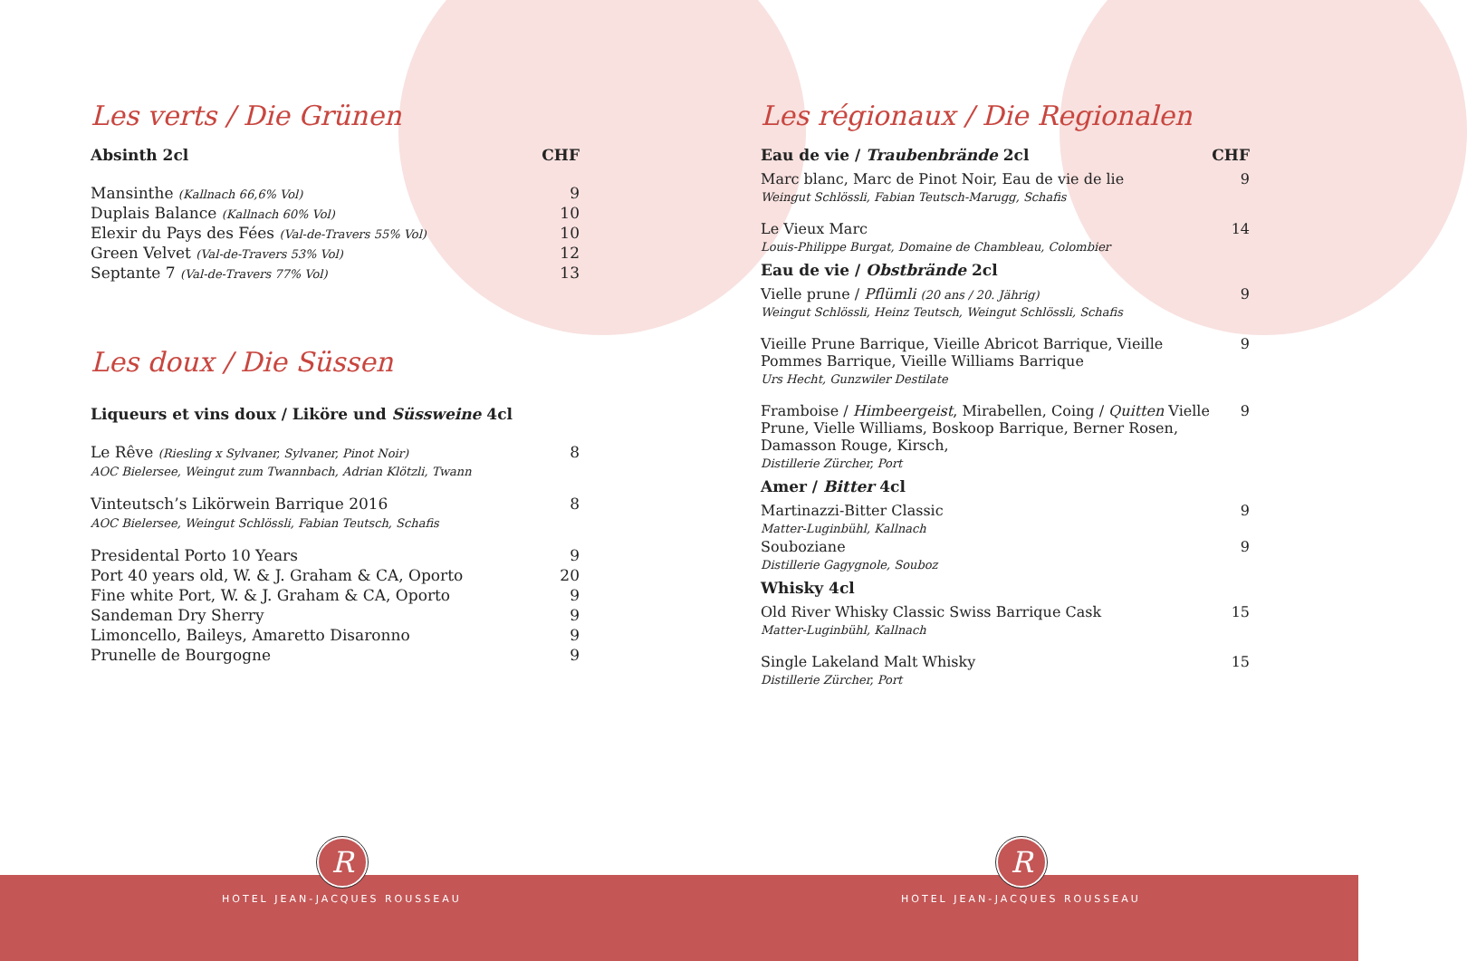Les verts / Die Grünen
| Absinth 2cl | CHF |
| --- | --- |
| Mansinthe (Kallnach 66,6% Vol) | 9 |
| Duplais Balance (Kallnach 60% Vol) | 10 |
| Elexir du Pays des Fées (Val-de-Travers 55% Vol) | 10 |
| Green Velvet (Val-de-Travers 53% Vol) | 12 |
| Septante 7 (Val-de-Travers 77% Vol) | 13 |
Les doux / Die Süssen
| Liqueurs et vins doux / Liköre und Süssweine 4cl | |
| --- | --- |
| Le Rêve (Riesling x Sylvaner, Sylvaner, Pinot Noir) AOC Bielersee, Weingut zum Twannbach, Adrian Klötzli, Twann | 8 |
| Vinteutsch’s Likörwein Barrique 2016 AOC Bielersee, Weingut Schlössli, Fabian Teutsch, Schafis | 8 |
| Presidental Porto 10 Years | 9 |
| Port 40 years old, W. & J. Graham & CA, Oporto | 20 |
| Fine white Port, W. & J. Graham & CA, Oporto | 9 |
| Sandeman Dry Sherry | 9 |
| Limoncello, Baileys, Amaretto Disaronno | 9 |
| Prunelle de Bourgogne | 9 |
R
HOTEL JEAN-JACQUES ROUSSEAU
Les régionaux / Die Regionalen
| Eau de vie / Traubenbrände 2cl | CHF |
| --- | --- |
| Marc blanc, Marc de Pinot Noir, Eau de vie de lie Weingut Schlössli, Fabian Teutsch-Marugg, Schafis | 9 |
| Le Vieux Marc Louis-Philippe Burgat, Domaine de Chambleau, Colombier | 14 |
| Eau de vie / Obstbrände 2cl | |
| Vielle prune / Pflümli (20 ans / 20. Jährig) Weingut Schlössli, Heinz Teutsch, Weingut Schlössli, Schafis | 9 |
| Vieille Prune Barrique, Vieille Abricot Barrique, Vieille Pommes Barrique, Vieille Williams Barrique Urs Hecht, Gunzwiler Destilate | 9 |
| Framboise / Himbeergeist , Mirabellen, Coing / Quitten Vielle Prune, Vielle Williams, Boskoop Barrique, Berner Rosen, Damasson Rouge, Kirsch, Distillerie Zürcher, Port | 9 |
| Amer / Bitter 4cl | |
| Martinazzi-Bitter Classic Matter-Luginbühl, Kallnach | 9 |
| Souboziane Distillerie Gagygnole, Souboz | 9 |
| Whisky 4cl | |
| Old River Whisky Classic Swiss Barrique Cask Matter-Luginbühl, Kallnach | 15 |
| Single Lakeland Malt Whisky Distillerie Zürcher, Port | 15 |
R
HOTEL JEAN-JACQUES ROUSSEAU